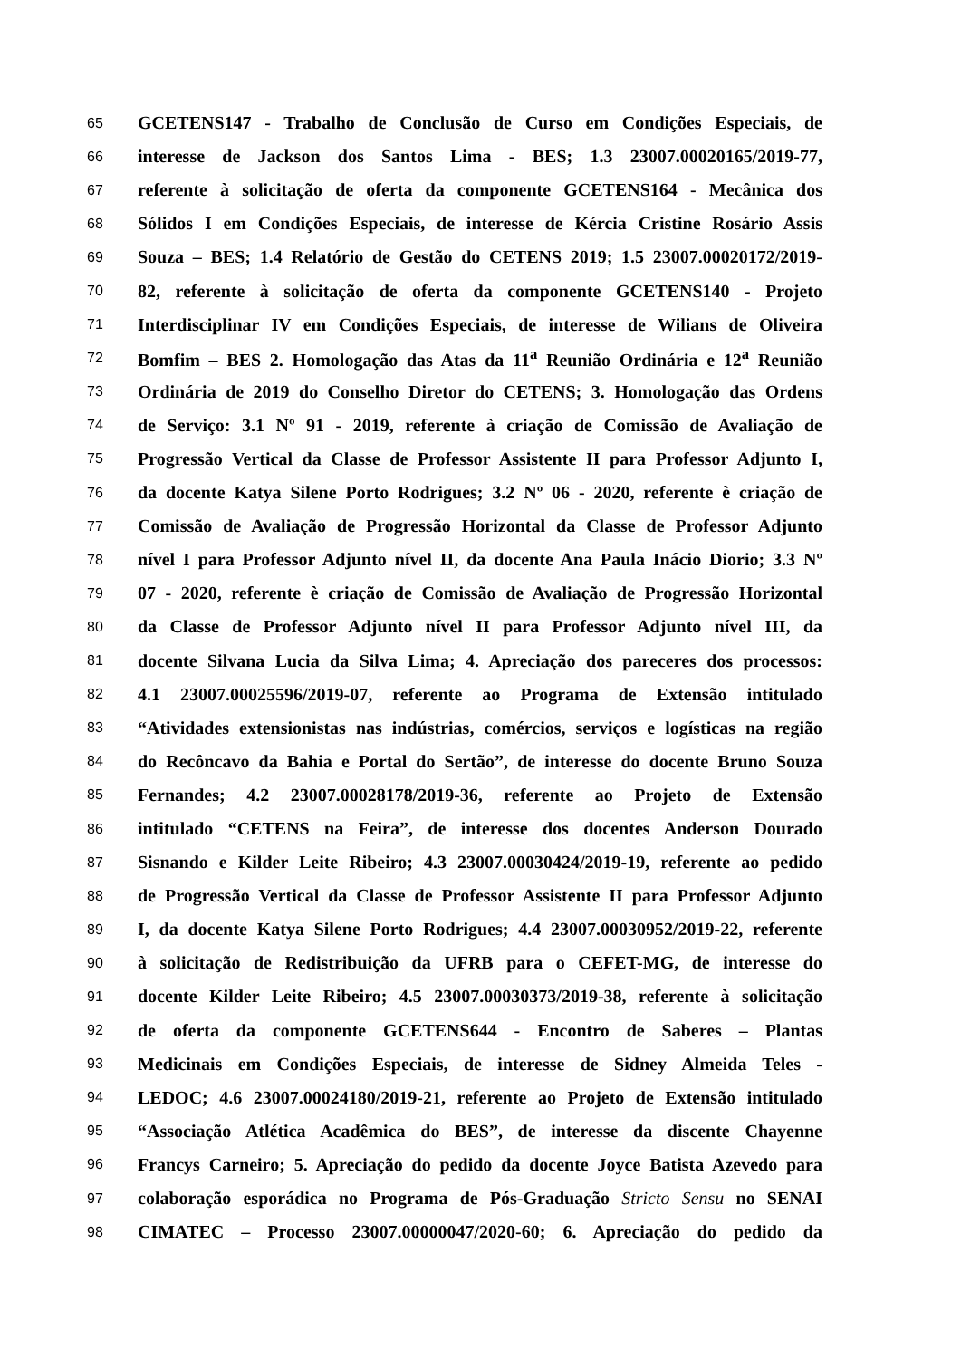65 GCETENS147 - Trabalho de Conclusão de Curso em Condições Especiais, de
66 interesse de Jackson dos Santos Lima - BES; 1.3 23007.00020165/2019-77,
67 referente à solicitação de oferta da componente GCETENS164 - Mecânica dos
68 Sólidos I em Condições Especiais, de interesse de Kércia Cristine Rosário Assis
69 Souza – BES; 1.4 Relatório de Gestão do CETENS 2019; 1.5 23007.00020172/2019-
70 82, referente à solicitação de oferta da componente GCETENS140 - Projeto
71 Interdisciplinar IV em Condições Especiais, de interesse de Wilians de Oliveira
72 Bomfim – BES 2. Homologação das Atas da 11<sup>a</sup> Reunião Ordinária e 12<sup>a</sup> Reunião
73 Ordinária de 2019 do Conselho Diretor do CETENS; 3. Homologação das Ordens
74 de Serviço: 3.1 Nº 91 - 2019, referente à criação de Comissão de Avaliação de
75 Progressão Vertical da Classe de Professor Assistente II para Professor Adjunto I,
76 da docente Katya Silene Porto Rodrigues; 3.2 Nº 06 - 2020, referente è criação de
77 Comissão de Avaliação de Progressão Horizontal da Classe de Professor Adjunto
78 nível I para Professor Adjunto nível II, da docente Ana Paula Inácio Diorio; 3.3 Nº
79 07 - 2020, referente è criação de Comissão de Avaliação de Progressão Horizontal
80 da Classe de Professor Adjunto nível II para Professor Adjunto nível III, da
81 docente Silvana Lucia da Silva Lima; 4. Apreciação dos pareceres dos processos:
82 4.1 23007.00025596/2019-07, referente ao Programa de Extensão intitulado
83 “Atividades extensionistas nas indústrias, comércios, serviços e logísticas na região
84 do Recôncavo da Bahia e Portal do Sertão”, de interesse do docente Bruno Souza
85 Fernandes; 4.2 23007.00028178/2019-36, referente ao Projeto de Extensão
86 intitulado “CETENS na Feira”, de interesse dos docentes Anderson Dourado
87 Sisnando e Kilder Leite Ribeiro; 4.3 23007.00030424/2019-19, referente ao pedido
88 de Progressão Vertical da Classe de Professor Assistente II para Professor Adjunto
89 I, da docente Katya Silene Porto Rodrigues; 4.4 23007.00030952/2019-22, referente
90 à solicitação de Redistribuição da UFRB para o CEFET-MG, de interesse do
91 docente Kilder Leite Ribeiro; 4.5 23007.00030373/2019-38, referente à solicitação
92 de oferta da componente GCETENS644 - Encontro de Saberes – Plantas
93 Medicinais em Condições Especiais, de interesse de Sidney Almeida Teles -
94 LEDOC; 4.6 23007.00024180/2019-21, referente ao Projeto de Extensão intitulado
95 “Associação Atlética Acadêmica do BES”, de interesse da discente Chayenne
96 Francys Carneiro; 5. Apreciação do pedido da docente Joyce Batista Azevedo para
97 colaboração esporádica no Programa de Pós-Graduação Stricto Sensu no SENAI
98 CIMATEC – Processo 23007.00000047/2020-60; 6. Apreciação do pedido da